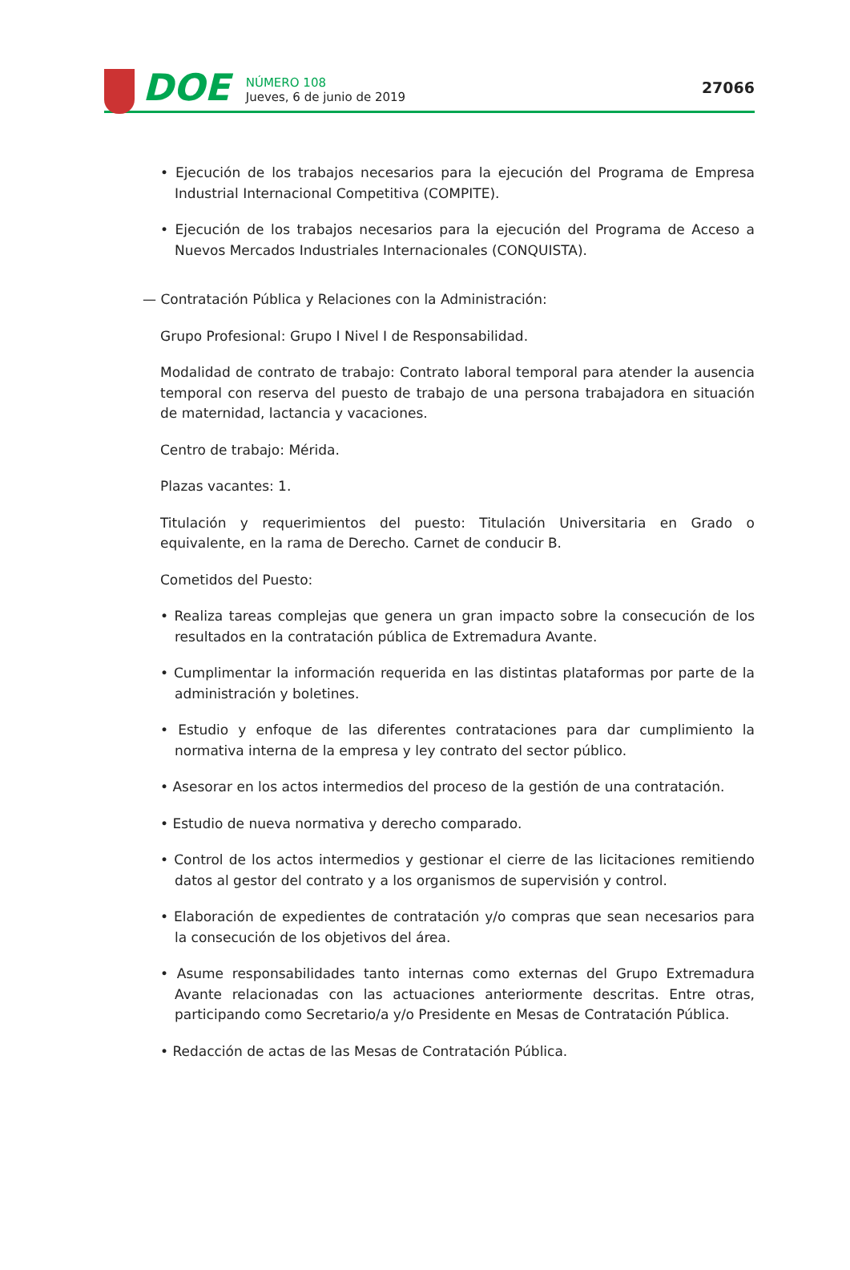DOE
NÚMERO 108
Jueves, 6 de junio de 2019
27066
• Ejecución de los trabajos necesarios para la ejecución del Programa de Empresa Industrial Internacional Competitiva (COMPITE).
• Ejecución de los trabajos necesarios para la ejecución del Programa de Acceso a Nuevos Mercados Industriales Internacionales (CONQUISTA).
— Contratación Pública y Relaciones con la Administración:
Grupo Profesional: Grupo I Nivel I de Responsabilidad.
Modalidad de contrato de trabajo: Contrato laboral temporal para atender la ausencia temporal con reserva del puesto de trabajo de una persona trabajadora en situación de maternidad, lactancia y vacaciones.
Centro de trabajo: Mérida.
Plazas vacantes: 1.
Titulación y requerimientos del puesto: Titulación Universitaria en Grado o equivalente, en la rama de Derecho. Carnet de conducir B.
Cometidos del Puesto:
• Realiza tareas complejas que genera un gran impacto sobre la consecución de los resultados en la contratación pública de Extremadura Avante.
• Cumplimentar la información requerida en las distintas plataformas por parte de la administración y boletines.
• Estudio y enfoque de las diferentes contrataciones para dar cumplimiento la normativa interna de la empresa y ley contrato del sector público.
• Asesorar en los actos intermedios del proceso de la gestión de una contratación.
• Estudio de nueva normativa y derecho comparado.
• Control de los actos intermedios y gestionar el cierre de las licitaciones remitiendo datos al gestor del contrato y a los organismos de supervisión y control.
• Elaboración de expedientes de contratación y/o compras que sean necesarios para la consecución de los objetivos del área.
• Asume responsabilidades tanto internas como externas del Grupo Extremadura Avante relacionadas con las actuaciones anteriormente descritas. Entre otras, participando como Secretario/a y/o Presidente en Mesas de Contratación Pública.
• Redacción de actas de las Mesas de Contratación Pública.